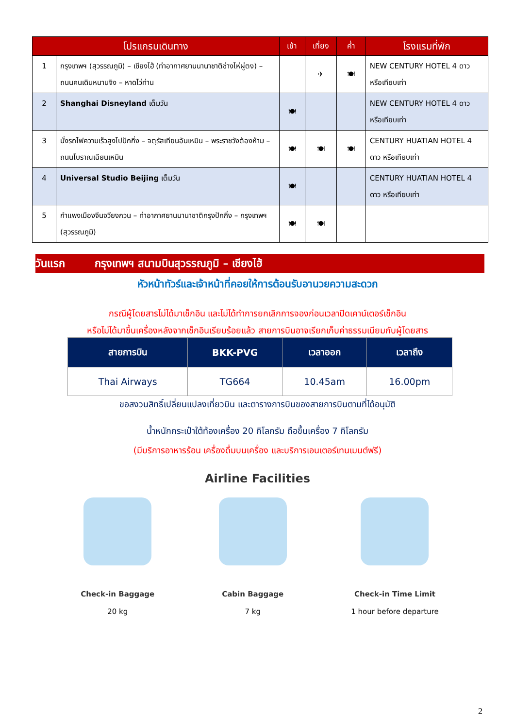| โปรแกรมเดินทาง | | เช้า | เที่ยง | ค่ำ | โรงแรมที่พัก |
| --- | --- | --- | --- | --- | --- |
| 1 | กรุงเทพฯ (สุวรรณภูมิ) – เชียงไฮ้ (ท่าอากาศยานนานาชาติช่างไห่ผู่ตง) – ถนนคนเดินหนานจิง – หาดไว่ท่าน | | ✈ | 🍽 | NEW CENTURY HOTEL 4 ดาว หรือเทียบเท่า |
| 2 | Shanghai Disneyland เต็มวัน | 🍽 | | | NEW CENTURY HOTEL 4 ดาว หรือเทียบเท่า |
| 3 | นั่งรถไฟความเร็วสูงไปปักกิ่ง – จตุรัสเทียนอันเหมิน – พระราชวังต้องห้าม – ถนนโบราณเฉียนเหมิน | 🍽 | 🍽 | 🍽 | CENTURY HUATIAN HOTEL 4 ดาว หรือเทียบเท่า |
| 4 | Universal Studio Beijing เต็มวัน | 🍽 | | | CENTURY HUATIAN HOTEL 4 ดาว หรือเทียบเท่า |
| 5 | กำแพงเมืองจีนจวียงกวน – ท่าอากาศยานนานาชาติกรุงปักกิ่ง – กรุงเทพฯ (สุวรรณภูมิ) | 🍽 | 🍽 | | |
วันแรก กรุงเทพฯ สนามบินสุวรรณภูมิ – เชียงไฮ้
หัวหน้าทัวร์และเจ้าหน้าที่คอยให้การต้อนรับอานวยความสะดวก
กรณีผู้โดยสารไม่ได้มาเช็กอิน และไม่ได้ทำการยกเลิกการจองก่อนเวลาปิดเคาน์เตอร์เช็กอิน
หรือไม่ได้มาขึ้นเครื่องหลังจากเช็กอินเรียบร้อยแล้ว สายการบินอาจเรียกเก็บค่าธรรมเนียมกับผู้โดยสาร
| สายการบิน | BKK-PVG | เวลาออก | เวลาถึง |
| --- | --- | --- | --- |
| Thai Airways | TG664 | 10.45am | 16.00pm |
ขอสงวนสิทธิ์เปลี่ยนแปลงเที่ยวบิน และตารางการบินของสายการบินตามที่ได้อนุมัติ
น้ำหนักกระเป๋าใต้ท้องเครื่อง 20 กิโลกรัม ถือขึ้นเครื่อง 7 กิโลกรัม
(มีบริการอาหารร้อน เครื่องดื่มบนเครื่อง และบริการเอนเตอร์เทนเมนต์ฟรี)
Airline Facilities
Check-in Baggage
20 kg
Cabin Baggage
7 kg
Check-in Time Limit
1 hour before departure
2